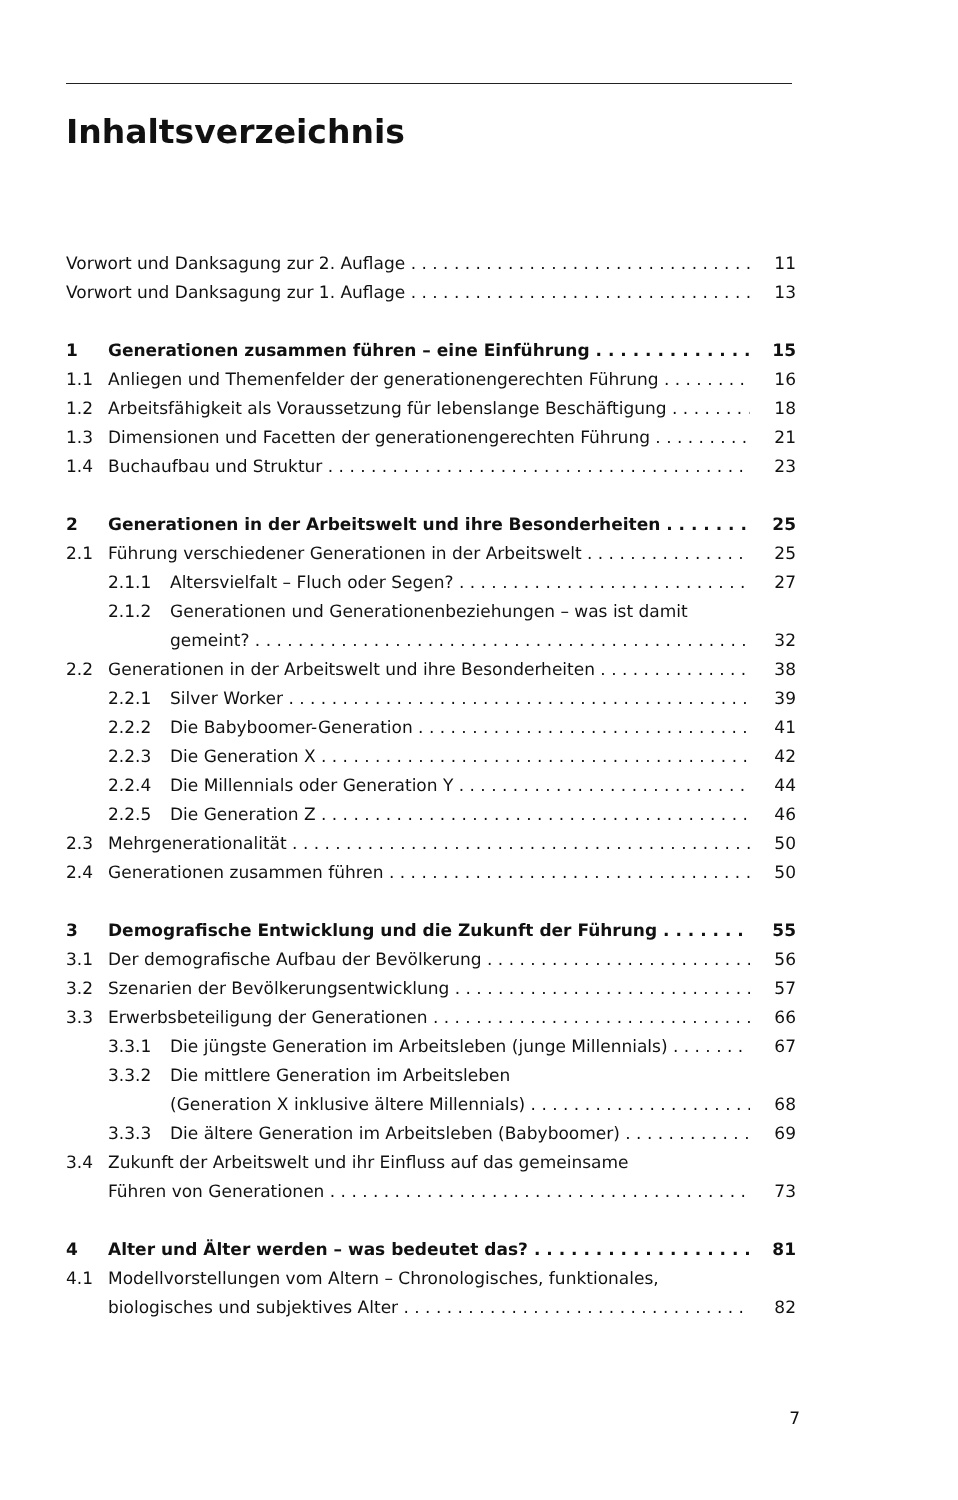Inhaltsverzeichnis
Vorwort und Danksagung zur 2. Auflage 11
Vorwort und Danksagung zur 1. Auflage 13
1 Generationen zusammen führen – eine Einführung 15
1.1 Anliegen und Themenfelder der generationengerechten Führung 16
1.2 Arbeitsfähigkeit als Voraussetzung für lebenslange Beschäftigung 18
1.3 Dimensionen und Facetten der generationengerechten Führung 21
1.4 Buchaufbau und Struktur 23
2 Generationen in der Arbeitswelt und ihre Besonderheiten 25
2.1 Führung verschiedener Generationen in der Arbeitswelt 25
2.1.1 Altersvielfalt – Fluch oder Segen? 27
2.1.2 Generationen und Generationenbeziehungen – was ist damit
gemeint? 32
2.2 Generationen in der Arbeitswelt und ihre Besonderheiten 38
2.2.1 Silver Worker 39
2.2.2 Die Babyboomer-Generation 41
2.2.3 Die Generation X 42
2.2.4 Die Millennials oder Generation Y 44
2.2.5 Die Generation Z 46
2.3 Mehrgenerationalität 50
2.4 Generationen zusammen führen 50
3 Demografische Entwicklung und die Zukunft der Führung 55
3.1 Der demografische Aufbau der Bevölkerung 56
3.2 Szenarien der Bevölkerungsentwicklung 57
3.3 Erwerbsbeteiligung der Generationen 66
3.3.1 Die jüngste Generation im Arbeitsleben (junge Millennials) 67
3.3.2 Die mittlere Generation im Arbeitsleben
(Generation X inklusive ältere Millennials) 68
3.3.3 Die ältere Generation im Arbeitsleben (Babyboomer) 69
3.4 Zukunft der Arbeitswelt und ihr Einfluss auf das gemeinsame
Führen von Generationen 73
4 Alter und Älter werden – was bedeutet das? 81
4.1 Modellvorstellungen vom Altern – Chronologisches, funktionales,
biologisches und subjektives Alter 82
7